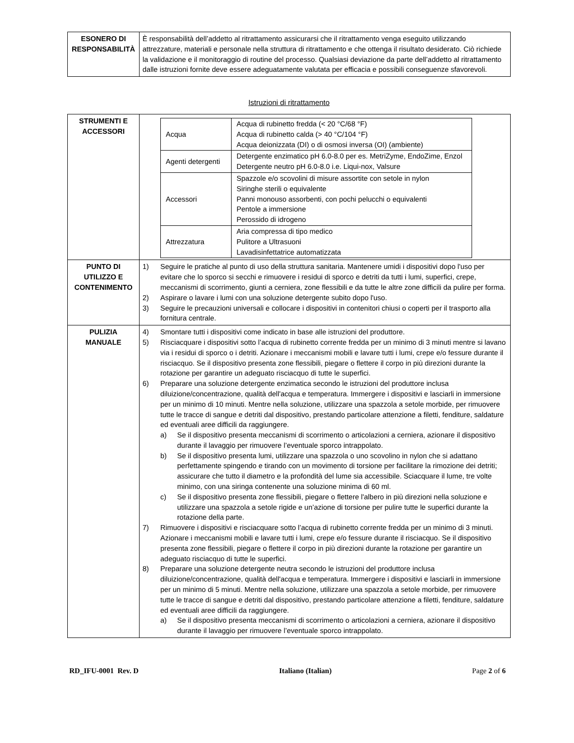| ESONERO DI RESPONSABILITÀ | È responsabilità dell’addetto al ritrattamento assicurarsi che il ritrattamento venga eseguito utilizzando attrezzature, materiali e personale nella struttura di ritrattamento e che ottenga il risultato desiderato. Ciò richiede la validazione e il monitoraggio di routine del processo. Qualsiasi deviazione da parte dell’addetto al ritrattamento dalle istruzioni fornite deve essere adeguatamente valutata per efficacia e possibili conseguenze sfavorevoli. |
Istruzioni di ritrattamento
| STRUMENTI E ACCESSORI | / Acqua / Acqua di rubinetto fredda (< 20 °C/68 °F) Acqua di rubinetto calda (> 40 °C/104 °F) Acqua deionizzata (DI) o di osmosi inversa (OI) (ambiente) / / Agenti detergenti / Detergente enzimatico pH 6.0-8.0 per es. MetriZyme, EndoZime, Enzol Detergente neutro pH 6.0-8.0 i.e. Liqui-nox, Valsure / / Accessori / Spazzole e/o scovolini di misure assortite con setole in nylon Siringhe sterili o equivalente Panni monouso assorbenti, con pochi pelucchi o equivalenti Pentole a immersione Perossido di idrogeno / / Attrezzatura / Aria compressa di tipo medico Pulitore a Ultrasuoni Lavadisinfettatrice automatizzata / |
| PUNTO DI UTILIZZO E CONTENIMENTO | 1) Seguire le pratiche al punto di uso della struttura sanitaria. Mantenere umidi i dispositivi dopo l'uso per evitare che lo sporco si secchi e rimuovere i residui di sporco e detriti da tutti i lumi, superfici, crepe, meccanismi di scorrimento, giunti a cerniera, zone flessibili e da tutte le altre zone difficili da pulire per forma. 2) Aspirare o lavare i lumi con una soluzione detergente subito dopo l'uso. 3) Seguire le precauzioni universali e collocare i dispositivi in contenitori chiusi o coperti per il trasporto alla fornitura centrale. |
| PULIZIA MANUALE | 4) Smontare tutti i dispositivi come indicato in base alle istruzioni del produttore. 5) Risciacquare i dispositivi sotto l’acqua di rubinetto corrente fredda per un minimo di 3 minuti mentre si lavano via i residui di sporco o i detriti. Azionare i meccanismi mobili e lavare tutti i lumi, crepe e/o fessure durante il risciacquo. Se il dispositivo presenta zone flessibili, piegare o flettere il corpo in più direzioni durante la rotazione per garantire un adeguato risciacquo di tutte le superfici. 6) Preparare una soluzione detergente enzimatica secondo le istruzioni del produttore inclusa diluizione/concentrazione, qualità dell'acqua e temperatura. Immergere i dispositivi e lasciarli in immersione per un minimo di 10 minuti. Mentre nella soluzione, utilizzare una spazzola a setole morbide, per rimuovere tutte le tracce di sangue e detriti dal dispositivo, prestando particolare attenzione a filetti, fenditure, saldature ed eventuali aree difficili da raggiungere. a) Se il dispositivo presenta meccanismi di scorrimento o articolazioni a cerniera, azionare il dispositivo durante il lavaggio per rimuovere l’eventuale sporco intrappolato. b) Se il dispositivo presenta lumi, utilizzare una spazzola o uno scovolino in nylon che si adattano perfettamente spingendo e tirando con un movimento di torsione per facilitare la rimozione dei detriti; assicurare che tutto il diametro e la profondità del lume sia accessibile. Sciacquare il lume, tre volte minimo, con una siringa contenente una soluzione minima di 60 ml. c) Se il dispositivo presenta zone flessibili, piegare o flettere l'albero in più direzioni nella soluzione e utilizzare una spazzola a setole rigide e un’azione di torsione per pulire tutte le superfici durante la rotazione della parte. 7) Rimuovere i dispositivi e risciacquare sotto l’acqua di rubinetto corrente fredda per un minimo di 3 minuti. Azionare i meccanismi mobili e lavare tutti i lumi, crepe e/o fessure durante il risciacquo. Se il dispositivo presenta zone flessibili, piegare o flettere il corpo in più direzioni durante la rotazione per garantire un adeguato risciacquo di tutte le superfici. 8) Preparare una soluzione detergente neutra secondo le istruzioni del produttore inclusa diluizione/concentrazione, qualità dell'acqua e temperatura. Immergere i dispositivi e lasciarli in immersione per un minimo di 5 minuti. Mentre nella soluzione, utilizzare una spazzola a setole morbide, per rimuovere tutte le tracce di sangue e detriti dal dispositivo, prestando particolare attenzione a filetti, fenditure, saldature ed eventuali aree difficili da raggiungere. a) Se il dispositivo presenta meccanismi di scorrimento o articolazioni a cerniera, azionare il dispositivo durante il lavaggio per rimuovere l’eventuale sporco intrappolato. |
RD_IFU-0001 Rev. D Italiano (Italian) Page 2 of 6